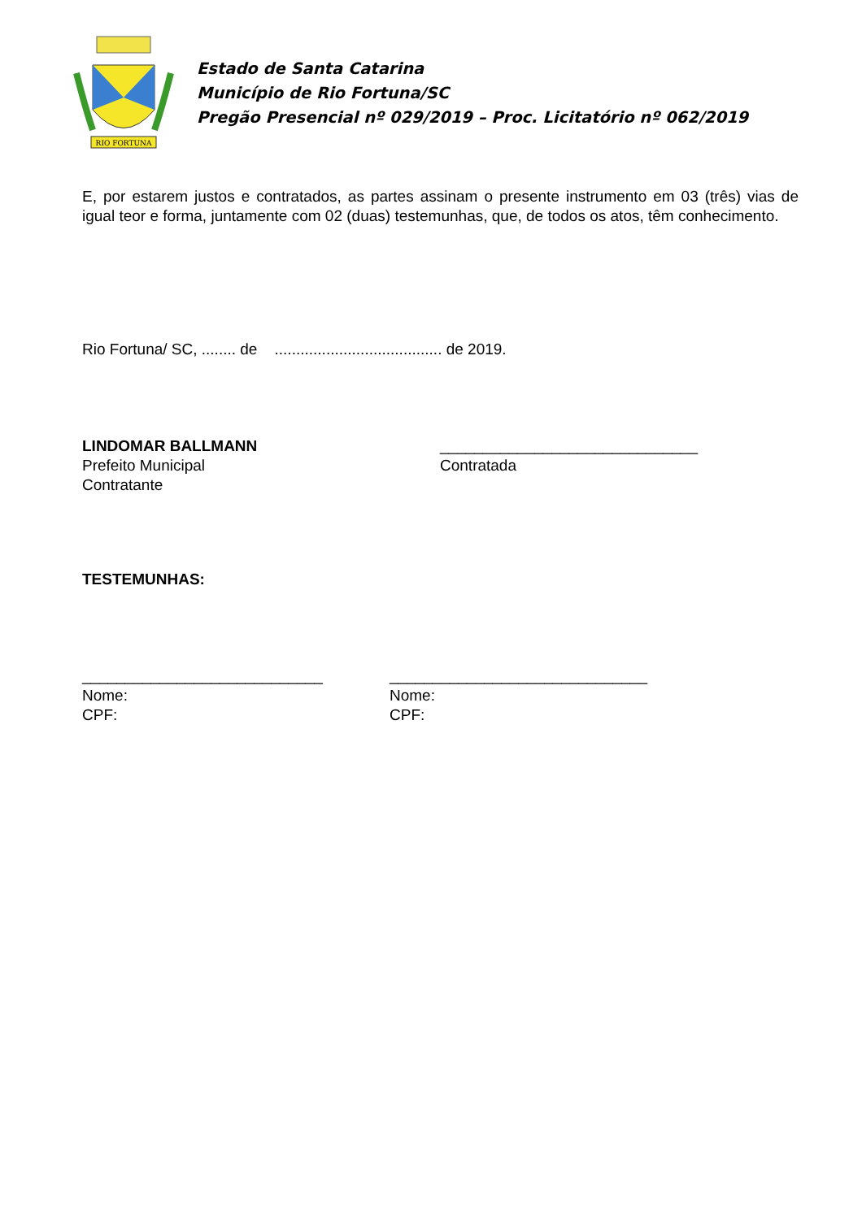RIO FORTUNA
Estado de Santa Catarina
Município de Rio Fortuna/SC
Pregão Presencial nº 029/2019 – Proc. Licitatório nº 062/2019
E, por estarem justos e contratados, as partes assinam o presente instrumento em 03 (três) vias de igual teor e forma, juntamente com 02 (duas) testemunhas, que, de todos os atos, têm conhecimento.
Rio Fortuna/ SC, ........ de ....................................... de 2019.
LINDOMAR BALLMANN
Prefeito Municipal
Contratante
______________________________
Contratada
TESTEMUNHAS:
____________________________
Nome:
CPF:
______________________________
Nome:
CPF: